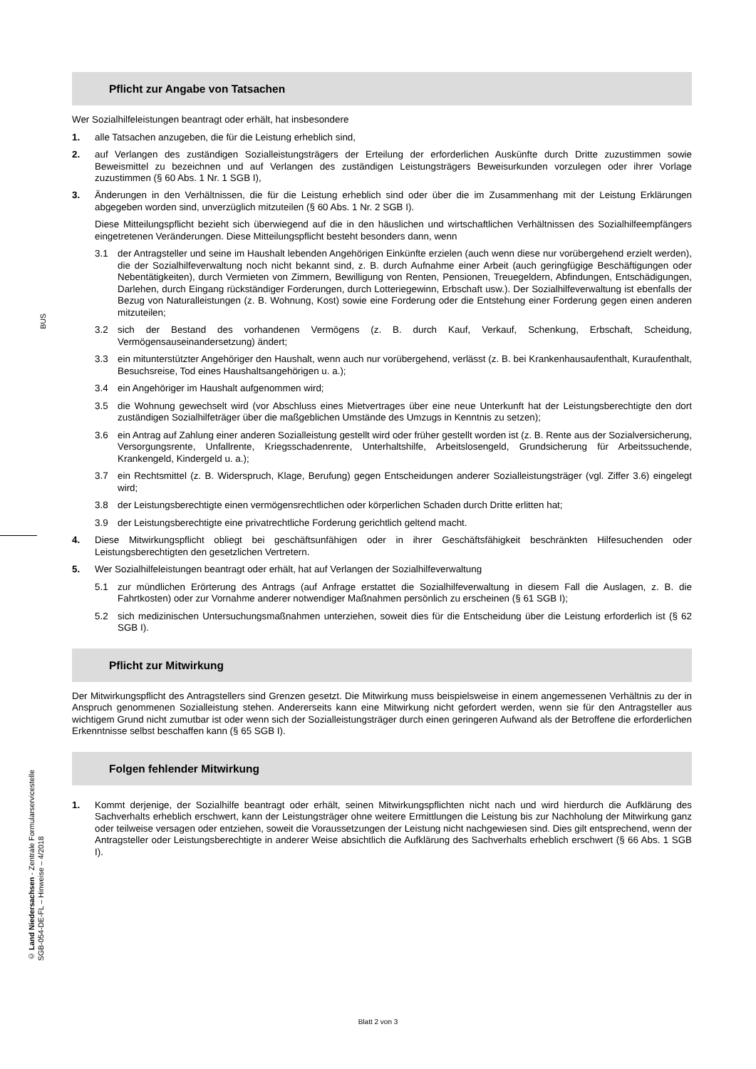BUS
© Land Niedersachsen - Zentrale Formularservicestelle
SGB-054-DE-FL – Hinweise – 4/2018
Pflicht zur Angabe von Tatsachen
Wer Sozialhilfeleistungen beantragt oder erhält, hat insbesondere
1. alle Tatsachen anzugeben, die für die Leistung erheblich sind,
2. auf Verlangen des zuständigen Sozialleistungsträgers der Erteilung der erforderlichen Auskünfte durch Dritte zuzustimmen sowie Beweismittel zu bezeichnen und auf Verlangen des zuständigen Leistungsträgers Beweisurkunden vorzulegen oder ihrer Vorlage zuzustimmen (§ 60 Abs. 1 Nr. 1 SGB I),
3. Änderungen in den Verhältnissen, die für die Leistung erheblich sind oder über die im Zusammenhang mit der Leistung Erklärungen abgegeben worden sind, unverzüglich mitzuteilen (§ 60 Abs. 1 Nr. 2 SGB I).
Diese Mitteilungspflicht bezieht sich überwiegend auf die in den häuslichen und wirtschaftlichen Verhältnissen des Sozialhilfeempfängers eingetretenen Veränderungen. Diese Mitteilungspflicht besteht besonders dann, wenn
3.1 der Antragsteller und seine im Haushalt lebenden Angehörigen Einkünfte erzielen (auch wenn diese nur vorübergehend erzielt werden), die der Sozialhilfeverwaltung noch nicht bekannt sind, z. B. durch Aufnahme einer Arbeit (auch geringfügige Beschäftigungen oder Nebentätigkeiten), durch Vermieten von Zimmern, Bewilligung von Renten, Pensionen, Treuegeldern, Abfindungen, Entschädigungen, Darlehen, durch Eingang rückständiger Forderungen, durch Lotteriegewinn, Erbschaft usw.). Der Sozialhilfeverwaltung ist ebenfalls der Bezug von Naturalleistungen (z. B. Wohnung, Kost) sowie eine Forderung oder die Entstehung einer Forderung gegen einen anderen mitzuteilen;
3.2 sich der Bestand des vorhandenen Vermögens (z. B. durch Kauf, Verkauf, Schenkung, Erbschaft, Scheidung, Vermögensauseinandersetzung) ändert;
3.3 ein mitunterstützter Angehöriger den Haushalt, wenn auch nur vorübergehend, verlässt (z. B. bei Krankenhausaufenthalt, Kuraufenthalt, Besuchsreise, Tod eines Haushaltsangehörigen u. a.);
3.4 ein Angehöriger im Haushalt aufgenommen wird;
3.5 die Wohnung gewechselt wird (vor Abschluss eines Mietvertrages über eine neue Unterkunft hat der Leistungsberechtigte den dort zuständigen Sozialhilfeträger über die maßgeblichen Umstände des Umzugs in Kenntnis zu setzen);
3.6 ein Antrag auf Zahlung einer anderen Sozialleistung gestellt wird oder früher gestellt worden ist (z. B. Rente aus der Sozialversicherung, Versorgungsrente, Unfallrente, Kriegsschadenrente, Unterhaltshilfe, Arbeitslosengeld, Grundsicherung für Arbeitssuchende, Krankengeld, Kindergeld u. a.);
3.7 ein Rechtsmittel (z. B. Widerspruch, Klage, Berufung) gegen Entscheidungen anderer Sozialleistungsträger (vgl. Ziffer 3.6) eingelegt wird;
3.8 der Leistungsberechtigte einen vermögensrechtlichen oder körperlichen Schaden durch Dritte erlitten hat;
3.9 der Leistungsberechtigte eine privatrechtliche Forderung gerichtlich geltend macht.
4. Diese Mitwirkungspflicht obliegt bei geschäftsunfähigen oder in ihrer Geschäftsfähigkeit beschränkten Hilfesuchenden oder Leistungsberechtigten den gesetzlichen Vertretern.
5. Wer Sozialhilfeleistungen beantragt oder erhält, hat auf Verlangen der Sozialhilfeverwaltung
5.1 zur mündlichen Erörterung des Antrags (auf Anfrage erstattet die Sozialhilfeverwaltung in diesem Fall die Auslagen, z. B. die Fahrtkosten) oder zur Vornahme anderer notwendiger Maßnahmen persönlich zu erscheinen (§ 61 SGB I);
5.2 sich medizinischen Untersuchungsmaßnahmen unterziehen, soweit dies für die Entscheidung über die Leistung erforderlich ist (§ 62 SGB I).
Pflicht zur Mitwirkung
Der Mitwirkungspflicht des Antragstellers sind Grenzen gesetzt. Die Mitwirkung muss beispielsweise in einem angemessenen Verhältnis zu der in Anspruch genommenen Sozialleistung stehen. Andererseits kann eine Mitwirkung nicht gefordert werden, wenn sie für den Antragsteller aus wichtigem Grund nicht zumutbar ist oder wenn sich der Sozialleistungsträger durch einen geringeren Aufwand als der Betroffene die erforderlichen Erkenntnisse selbst beschaffen kann (§ 65 SGB I).
Folgen fehlender Mitwirkung
1. Kommt derjenige, der Sozialhilfe beantragt oder erhält, seinen Mitwirkungspflichten nicht nach und wird hierdurch die Aufklärung des Sachverhalts erheblich erschwert, kann der Leistungsträger ohne weitere Ermittlungen die Leistung bis zur Nachholung der Mitwirkung ganz oder teilweise versagen oder entziehen, soweit die Voraussetzungen der Leistung nicht nachgewiesen sind. Dies gilt entsprechend, wenn der Antragsteller oder Leistungsberechtigte in anderer Weise absichtlich die Aufklärung des Sachverhalts erheblich erschwert (§ 66 Abs. 1 SGB I).
Blatt 2 von 3